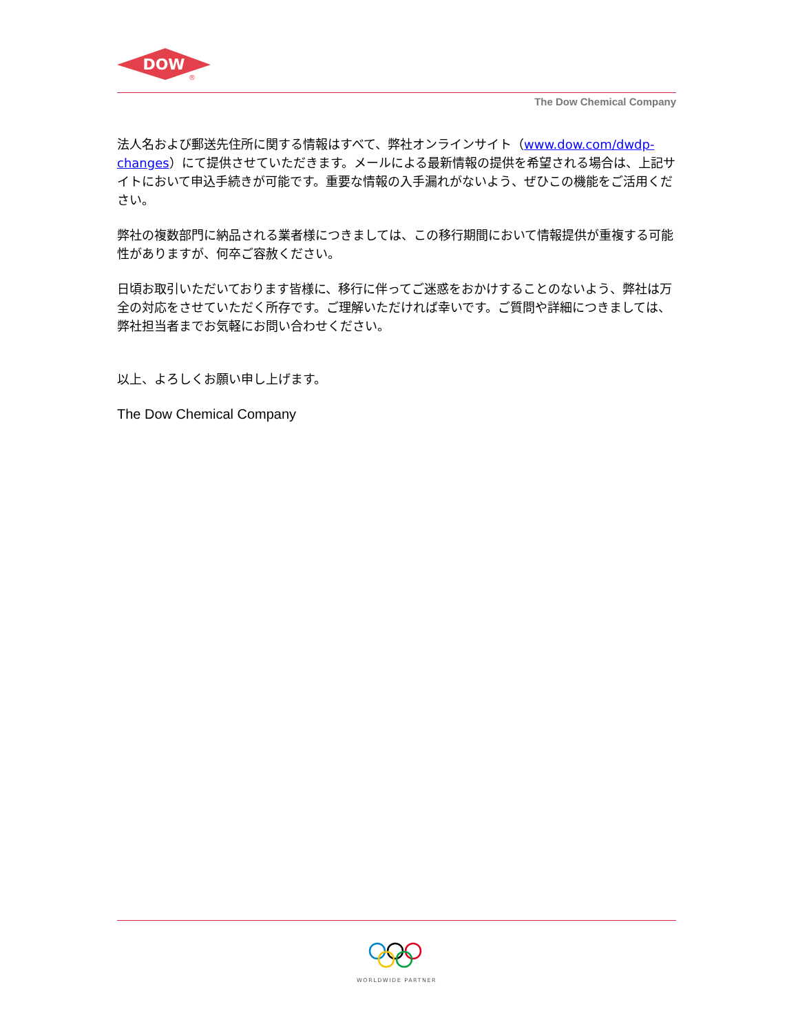DOW
®
The Dow Chemical Company
法人名および郵送先住所に関する情報はすべて、弊社オンラインサイト（www.dow.com/dwdp-changes）にて提供させていただきます。メールによる最新情報の提供を希望される場合は、上記サイトにおいて申込手続きが可能です。重要な情報の入手漏れがないよう、ぜひこの機能をご活用ください。
弊社の複数部門に納品される業者様につきましては、この移行期間において情報提供が重複する可能性がありますが、何卒ご容赦ください。
日頃お取引いただいております皆様に、移行に伴ってご迷惑をおかけすることのないよう、弊社は万全の対応をさせていただく所存です。ご理解いただければ幸いです。ご質問や詳細につきましては、弊社担当者までお気軽にお問い合わせください。
以上、よろしくお願い申し上げます。
The Dow Chemical Company
WORLDWIDE PARTNER